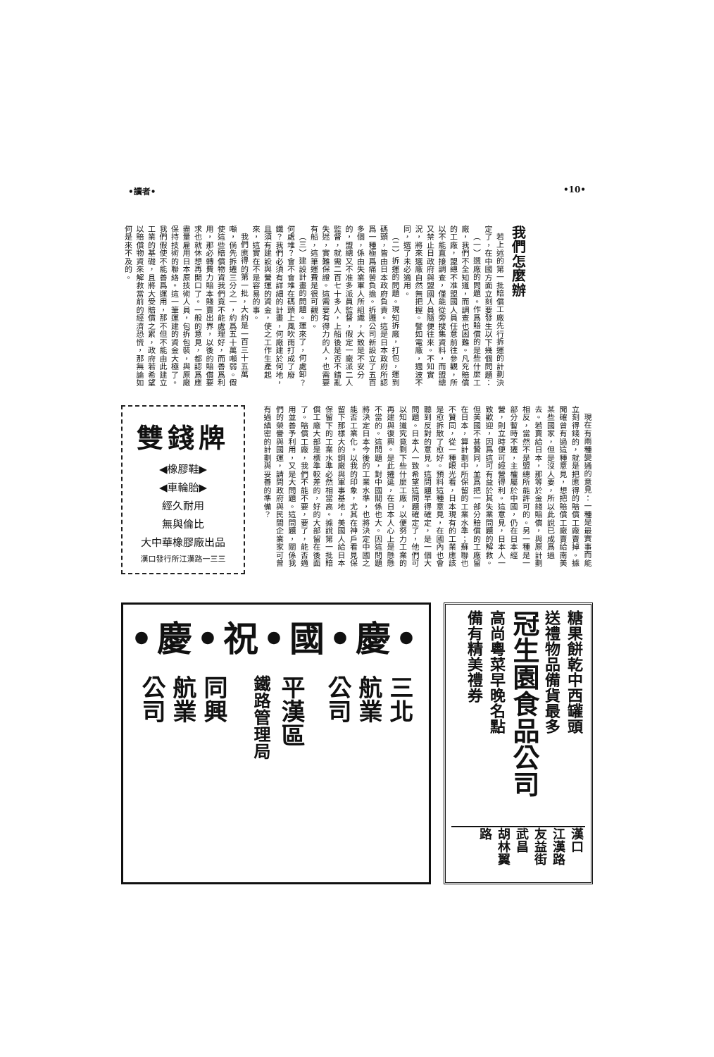•讀者• •10•
我們怎麼辦
若上述的第一批賠償工廠先行拆運的計劃決定了，在中國方面立刻要發生以下幾個問題：
（一）選廠的問題。作爲賠償的是些什麼工廠，我們不全知道，而調查也困難。凡充賠償的工廠，盟總不准盟國人員任意前往參觀，所以不能直接調查，僅能從旁搜集資料，而盟總又禁止日政府與盟國人員隨便往來。不知實況，將來選廠自然無把握。譬如電廠，週波不同，選了未必適用。
（二）拆運的問題。現知拆廠，打包，運到碼頭，皆由日本政府負責。這是日本政府所認爲一種極爲痛苦負擔。拆遷公司新設立了五百多個，係由失業軍人所組織，大致是不安分的，盟總又不准多派員監督，假定一廠派二人監督，就需二百七十多人，上船後是否不錯亂失迷，實難保證。這需要有得力的人，也需要有船，這筆運費是很可觀的。
（三）建設計畫的問題。運來了，何處卸？何處堆？會不會堆在碼頭上風吹雨打成了廢鐵？我們必須有詳細的計畫，何廠建於何地，且須有建設與營運的資金，使之工作生產起來，這實在不是容易的事。
我們應得的第一批，大約是一百三十五萬噸，倘先拆遷三分之一，約爲五十萬噸弱。假使這些賠償物資我們竟不能處理好，而善爲利用，那必轉費力賠本賤賣出界，以後的賠償要求也就休想再開口了。一般的意見，都認爲應盡量雇用日本原技術人員，包拆包裝，與原廠保持技術的聯絡。這一筆運建的資金大極了。我們假使不能善爲運用，那不但不能由此建立工業的基礎，且將大受賠償之累，政府若希望以賠償物資來解救當前的經濟恐慌，那無論如何是來不及的。
現在有兩種變通的意見：一種是最實事而能立刻得錢的，就是把應得的賠償工廠賣掉。據聞確曾有過這種意見，想把賠償工廠賣給南美某些國家，但是沒人要，所以此說已成爲過去。若賣給日本，那等於金錢賠償，與原計劃相反，當然不是盟總所能許可的。另一種是一部分暫時不遷，主權屬於中國，仍在日本經營，則立時便可經營得利。這意見，日本人一致歡迎，因爲這可有益於其失業問題的解救。但美國不甚贊同，並爲把一部分賠償的工廠留在日本，算計劃中所保留的工業水準；蘇聯也不贊同，從一種眼光看，日本現有的工業應該是愈拆散了愈好。預料這種意見，在國內也會聽到反對的意見。這問題早得確定，是一個大問題。日本人一致希望這問題確定了，他們可以知道究竟剩下些什麼工廠，以便努力工業的再建與復興。是此遷延，在日本人心上是懸懸不當的。這問題，對中國關係也大。因這問題將決定日本今後的工業水準，也將決定中國之能否工業化。以我的印象，尤其在神戶看見保留下那樣大的鋼廠與軍事基地，美國人給日本保留下的工業水準必然相當高。據說第一批賠償工廠大部是標準較差的，好的大部留在後面了。賠償工廠，我們不能不要，要了，能否適用並善予利用，又是大問題。這問題，關係我們的榮譽與國運，請問政府與民間企業家可曾有過縝密的計劃與妥善的準備？
雙錢牌
◀橡膠鞋▶
◀車輪胎▶
經久耐用
無與倫比
大中華橡膠廠出品
漢口發行所江漢路一三三
糖果餅乾中西罐頭
送禮物品備貨最多
冠生園食品公司
高尚粵菜早晚名點
備有精美禮券
漢口
江漢路
友益街
武昌
胡林翼路
•慶•祝•國•慶•
三北
航業
公司
平漢區
鐵路管理局
同興
航業
公司